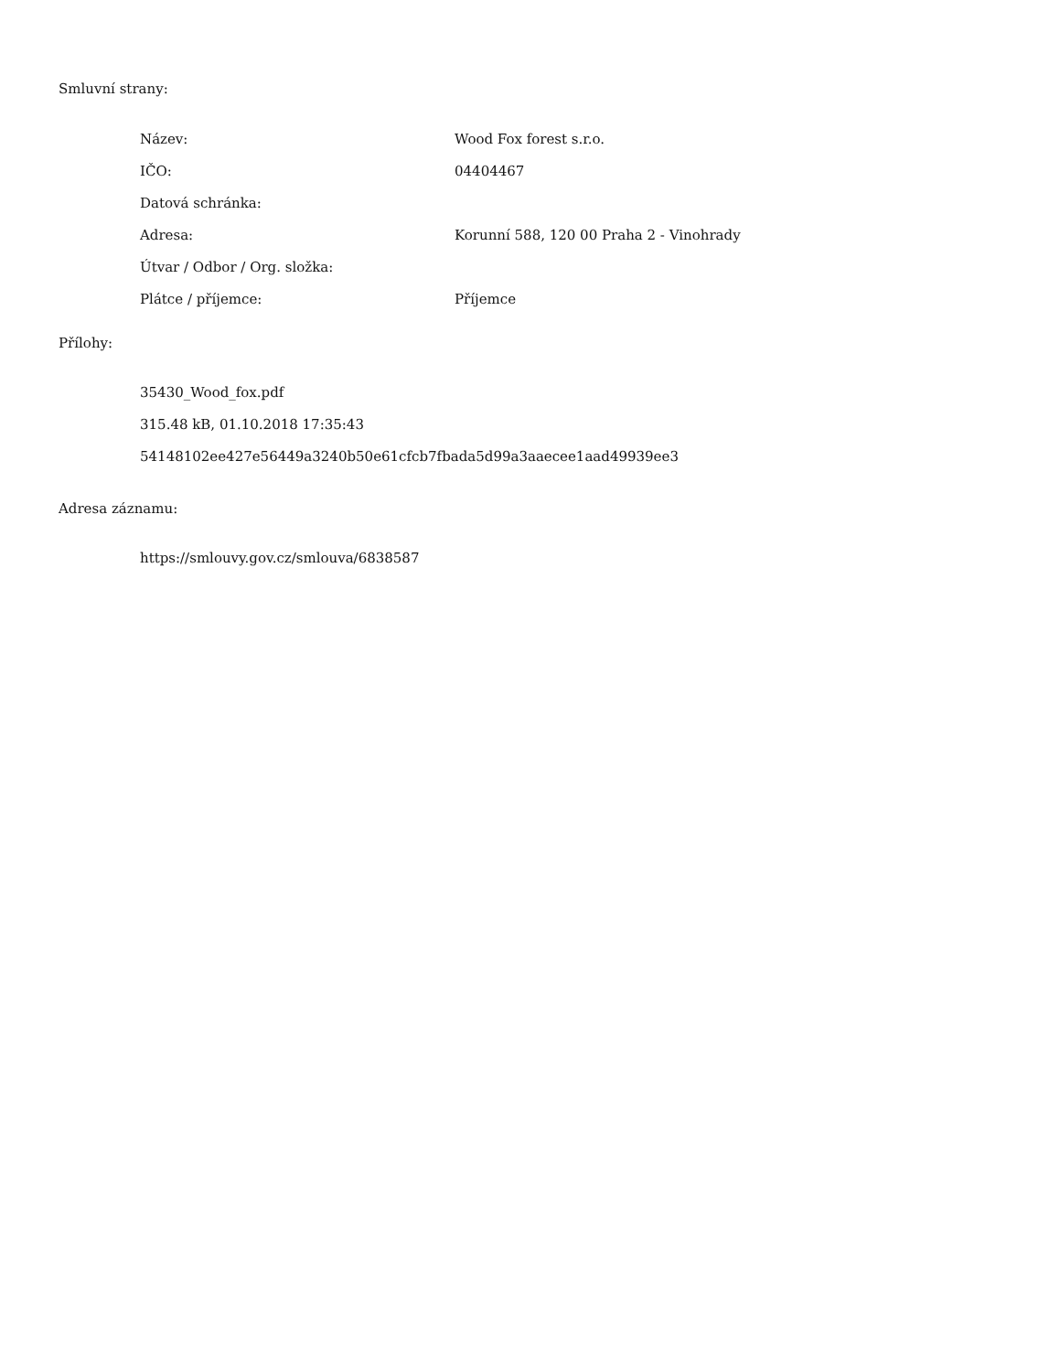Smluvní strany:
| Název: | Wood Fox forest s.r.o. |
| IČO: | 04404467 |
| Datová schránka: | |
| Adresa: | Korunní 588, 120 00 Praha 2 - Vinohrady |
| Útvar / Odbor / Org. složka: | |
| Plátce / příjemce: | Příjemce |
Přílohy:
35430_Wood_fox.pdf
315.48 kB, 01.10.2018 17:35:43
54148102ee427e56449a3240b50e61cfcb7fbada5d99a3aaecee1aad49939ee3
Adresa záznamu:
https://smlouvy.gov.cz/smlouva/6838587